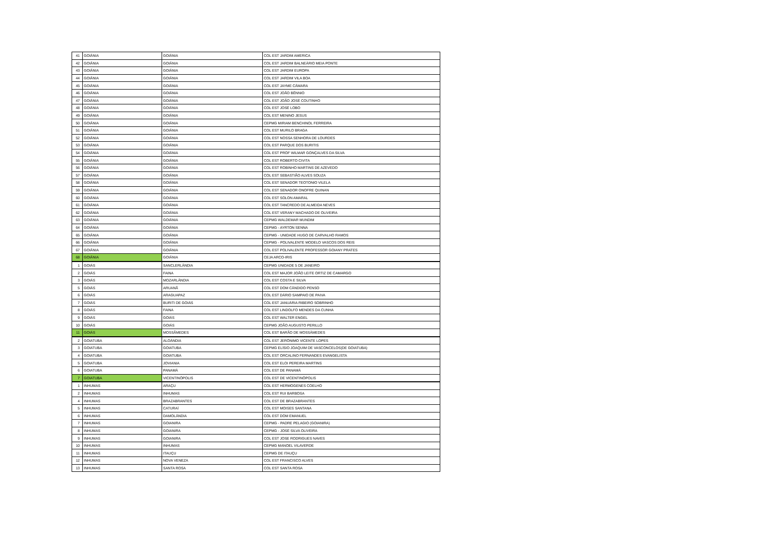| 41 | GOIÂNIA | GOIÂNIA | COL EST JARDIM AMERICA |
| 42 | GOIÂNIA | GOIÂNIA | COL EST JARDIM BALNEÁRIO MEIA PONTE |
| 43 | GOIÂNIA | GOIÂNIA | COL EST JARDIM EUROPA |
| 44 | GOIÂNIA | GOIÂNIA | COL EST JARDIM VILA BOA |
| 45 | GOIÂNIA | GOIÂNIA | COL EST JAYME CÂMARA |
| 46 | GOIÂNIA | GOIÂNIA | COL EST JOÃO BÊNNIO |
| 47 | GOIÂNIA | GOIÂNIA | COL EST JOÃO JOSÉ COUTINHO |
| 48 | GOIÂNIA | GOIÂNIA | COL EST JOSÉ LOBO |
| 49 | GOIÂNIA | GOIÂNIA | COL EST MENINO JESUS |
| 50 | GOIÂNIA | GOIÂNIA | CEPMG MIRIAM BENCHINOL FERREIRA |
| 51 | GOIÂNIA | GOIÂNIA | COL EST MURILO BRAGA |
| 52 | GOIÂNIA | GOIÂNIA | COL EST NOSSA SENHORA DE LOURDES |
| 53 | GOIÂNIA | GOIÂNIA | COL EST PARQUE DOS BURITIS |
| 54 | GOIÂNIA | GOIÂNIA | COL EST PROF WILMAR GONÇALVES DA SILVA |
| 55 | GOIÂNIA | GOIÂNIA | COL EST ROBERTO CIVITA |
| 56 | GOIÂNIA | GOIÂNIA | COL EST ROBINHO MARTINS DE AZEVEDO |
| 57 | GOIÂNIA | GOIÂNIA | COL EST SEBASTIÃO ALVES SOUZA |
| 58 | GOIÂNIA | GOIÂNIA | COL EST SENADOR TEOTONIO VILELA |
| 59 | GOIÂNIA | GOIÂNIA | COL EST SENADOR ONOFRE QUINAN |
| 60 | GOIÂNIA | GOIÂNIA | COL EST SOLON AMARAL |
| 61 | GOIÂNIA | GOIÂNIA | COL EST TANCREDO DE ALMEIDA NEVES |
| 62 | GOIÂNIA | GOIÂNIA | COL EST VERANY MACHADO DE OLIVEIRA |
| 63 | GOIÂNIA | GOIÂNIA | CEPMG WALDEMAR MUNDIM |
| 64 | GOIÂNIA | GOIÂNIA | CEPMG - AYRTON SENNA |
| 65 | GOIÂNIA | GOIÂNIA | CEPMG - UNIDADE HUGO DE CARVALHO RAMOS |
| 66 | GOIÂNIA | GOIÂNIA | CEPMG - POLIVALENTE MODELO VASCOS DOS REIS |
| 67 | GOIÂNIA | GOIÂNIA | COL EST POLIVALENTE PROFESSOR GOIANY PRATES |
| 68 | GOIÂNIA | GOIÂNIA | CEJA ARCO-IRIS |
| 1 | GOIÁS | SANCLERLÂNDIA | CEPMG UNIDADE 5 DE JANEIRO |
| 2 | GOIÁS | FAINA | COL EST MAJOR JOÃO LEITE ORTIZ DE CAMARGO |
| 3 | GOIÁS | MOZARLÂNDIA | COL EST COSTA E SILVA |
| 5 | GOIÁS | ARUANÃ | COL EST DOM CÂNDIDO PENSO |
| 6 | GOIÁS | ARAGUAPAZ | COL EST DÁRIO SAMPAIO DE PAIVA |
| 7 | GOIÁS | BURITI DE GOIÁS | COL EST JANUÁRIA RIBEIRO SOBRINHO |
| 8 | GOIÁS | FAINA | COL EST LINDOLFO MENDES DA CUNHA |
| 9 | GOIÁS | GOIÁS | COL EST WALTER ENGEL |
| 10 | GOIÁS | GOIÁS | CEPMG JOÃO AUGUSTO PERILLO |
| 11 | GOIÁS | MOSSÃMEDES | COL EST BARÃO DE MOSSÂMEDES |
| 2 | GOIATUBA | ALOÂNDIA | COL EST JERÔNIMO VICENTE LOPES |
| 3 | GOIATUBA | GOIATUBA | CEPMG ELÍSIO JOAQUIM DE VASCONCELOS(DE GOIATUBA) |
| 4 | GOIATUBA | GOIATUBA | COL EST ORCALINO FERNANDES EVANGELISTA |
| 5 | GOIATUBA | JOVIANIA | COL EST ELOI PEREIRA MARTINS |
| 6 | GOIATUBA | PANAMÁ | COL EST DE PANAMÁ |
| 7 | GOIATUBA | VICENTINÓPOLIS | COL EST DE VICENTINÓPOLIS |
| 1 | INHUMAS | ARAÇU | COL EST HERMOGENES COELHO |
| 2 | INHUMAS | INHUMAS | COL EST RUI BARBOSA |
| 4 | INHUMAS | BRAZABRANTES | COL EST DE BRAZABRANTES |
| 5 | INHUMAS | CATURAÍ | COL EST MOISES SANTANA |
| 6 | INHUMAS | DAMOLÂNDIA | COL EST DOM EMANUEL |
| 7 | INHUMAS | GOIANIRA | CEPMG - PADRE PELAGIO (GOIANIRA) |
| 8 | INHUMAS | GOIANIRA | CEPMG - JOSÉ SILVA OLIVEIRA |
| 9 | INHUMAS | GOIANIRA | COL EST JOSE RODRIGUES NAVES |
| 10 | INHUMAS | INHUMAS | CEPMG MANOEL VILAVERDE |
| 11 | INHUMAS | ITAUÇU | CEPMG DE ITAUÇU |
| 12 | INHUMAS | NOVA VENEZA | COL EST FRANCISCO ALVES |
| 13 | INHUMAS | SANTA ROSA | COL EST SANTA ROSA |